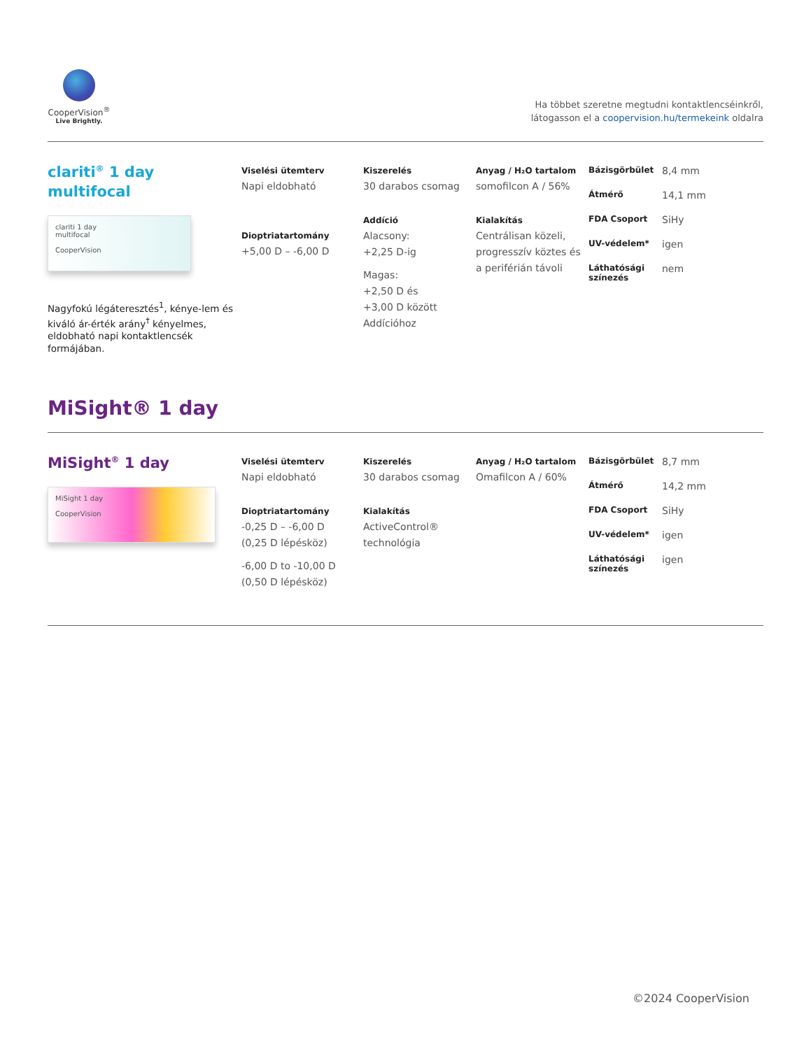CooperVision<sup>®</sup>
Live Brightly.
Ha többet szeretne megtudni kontaktlencséinkről,
látogasson el a coopervision.hu/termekeink oldalra
clariti<sup>®</sup> 1 day
multifocal
clariti 1 day
multifocal
CooperVision
Nagyfokú légáteresztés<sup>1</sup>, kénye-lem és kiváló ár-érték arány<sup>†</sup> kényelmes, eldobható napi kontaktlencsék formájában.
Viselési ütemterv
Napi eldobható
Dioptriatartomány
+5,00 D – -6,00 D
Kiszerelés
30 darabos csomag
Addíció
Alacsony:
+2,25 D-ig
Magas:
+2,50 D és
+3,00 D között
Addícióhoz
Anyag / H₂O tartalom
somofilcon A / 56%
Kialakítás
Centrálisan közeli, progresszív köztes és a periférián távoli
Bázisgörbület
8,4 mm
Átmérő
14,1 mm
FDA Csoport
SiHy
UV-védelem*
igen
Láthatósági színezés
nem
MiSight® 1 day
MiSight<sup>®</sup> 1 day
MiSight 1 day
CooperVision
Viselési ütemterv
Napi eldobható
Dioptriatartomány
-0,25 D – -6,00 D
(0,25 D lépésköz)
-6,00 D to -10,00 D
(0,50 D lépésköz)
Kiszerelés
30 darabos csomag
Kialakítás
ActiveControl®
technológia
Anyag / H₂O tartalom
Omafilcon A / 60%
Bázisgörbület
8,7 mm
Átmérő
14,2 mm
FDA Csoport
SiHy
UV-védelem*
igen
Láthatósági színezés
igen
©2024 CooperVision